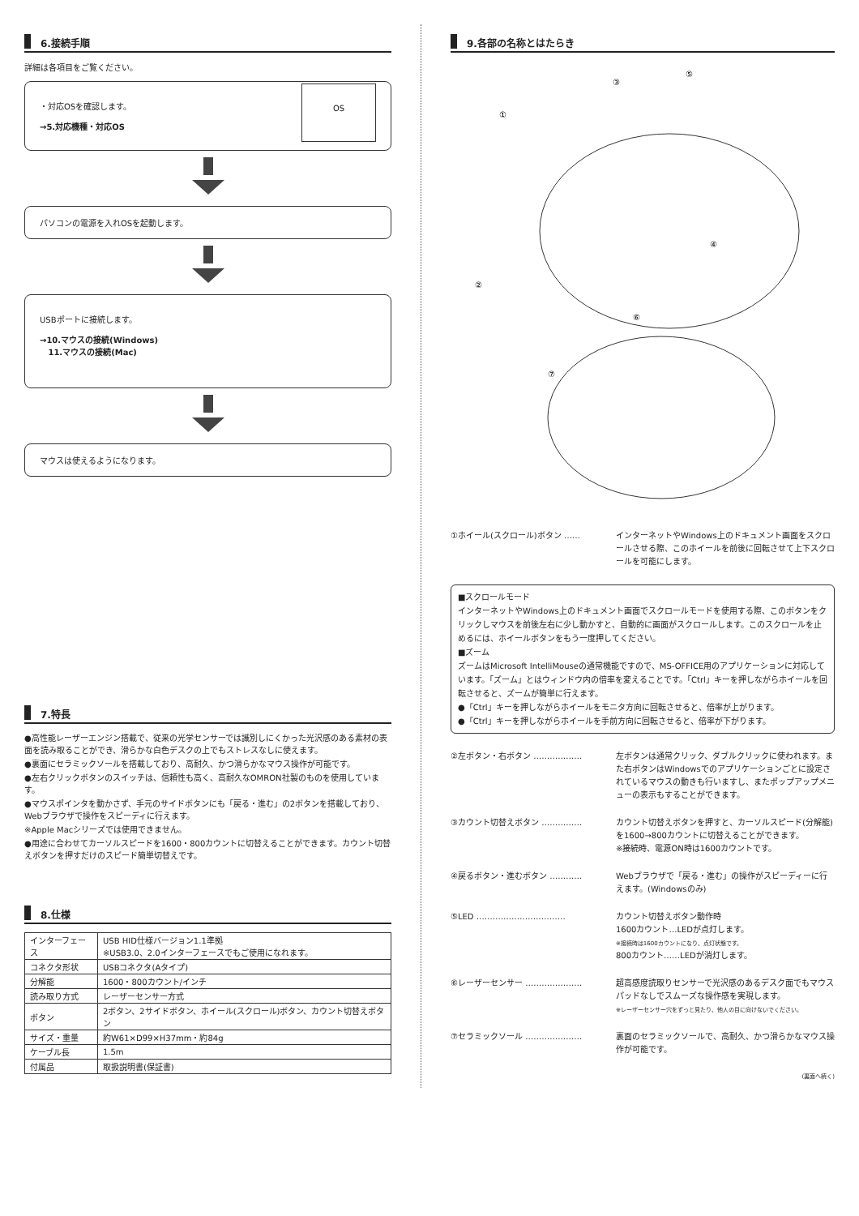6.接続手順
詳細は各項目をご覧ください。
・対応OSを確認します。
→5.対応機種・対応OS
OS
パソコンの電源を入れOSを起動します。
USBポートに接続します。
→10.マウスの接続(Windows)
11.マウスの接続(Mac)
マウスは使えるようになります。
7.特長
●高性能レーザーエンジン搭載で、従来の光学センサーでは識別しにくかった光沢感のある素材の表面を読み取ることができ、滑らかな白色デスクの上でもストレスなしに使えます。
●裏面にセラミックソールを搭載しており、高耐久、かつ滑らかなマウス操作が可能です。
●左右クリックボタンのスイッチは、信頼性も高く、高耐久なOMRON社製のものを使用しています。
●マウスポインタを動かさず、手元のサイドボタンにも「戻る・進む」の2ボタンを搭載しており、Webブラウザで操作をスピーディに行えます。
※Apple Macシリーズでは使用できません。
●用途に合わせてカーソルスピードを1600・800カウントに切替えることができます。カウント切替えボタンを押すだけのスピード簡単切替えです。
8.仕様
| インターフェース | USB HID仕様バージョン1.1準拠 ※USB3.0、2.0インターフェースでもご使用になれます。 |
| コネクタ形状 | USBコネクタ(Aタイプ) |
| 分解能 | 1600・800カウント/インチ |
| 読み取り方式 | レーザーセンサー方式 |
| ボタン | 2ボタン、2サイドボタン、ホイール(スクロール)ボタン、カウント切替えボタン |
| サイズ・重量 | 約W61×D99×H37mm・約84g |
| ケーブル長 | 1.5m |
| 付属品 | 取扱説明書(保証書) |
9.各部の名称とはたらき
①
③
⑤
④
②
⑥
⑦
①ホイール(スクロール)ボタン …… インターネットやWindows上のドキュメント画面をスクロールさせる際、このホイールを前後に回転させて上下スクロールを可能にします。
■スクロールモード
インターネットやWindows上のドキュメント画面でスクロールモードを使用する際、このボタンをクリックしマウスを前後左右に少し動かすと、自動的に画面がスクロールします。このスクロールを止めるには、ホイールボタンをもう一度押してください。
■ズーム
ズームはMicrosoft IntelliMouseの通常機能ですので、MS-OFFICE用のアプリケーションに対応しています。「ズーム」とはウィンドウ内の倍率を変えることです。「Ctrl」キーを押しながらホイールを回転させると、ズームが簡単に行えます。
●「Ctrl」キーを押しながらホイールをモニタ方向に回転させると、倍率が上がります。
●「Ctrl」キーを押しながらホイールを手前方向に回転させると、倍率が下がります。
②左ボタン・右ボタン ……………… 左ボタンは通常クリック、ダブルクリックに使われます。また右ボタンはWindowsでのアプリケーションごとに設定されているマウスの動きも行いますし、またポップアップメニューの表示もすることができます。
③カウント切替えボタン …………… カウント切替えボタンを押すと、カーソルスピード(分解能)を1600→800カウントに切替えることができます。
※接続時、電源ON時は1600カウントです。
④戻るボタン・進むボタン ………… Webブラウザで「戻る・進む」の操作がスピーディーに行えます。(Windowsのみ)
⑤LED …………………………… カウント切替えボタン動作時
1600カウント…LEDが点灯します。
※接続時は1600カウントになり、点灯状態です。
800カウント……LEDが消灯します。
⑥レーザーセンサー ………………… 超高感度読取りセンサーで光沢感のあるデスク面でもマウスパッドなしでスムーズな操作感を実現します。
※レーザーセンサー穴をずっと見たり、他人の目に向けないでください。
⑦セラミックソール ………………… 裏面のセラミックソールで、高耐久、かつ滑らかなマウス操作が可能です。
(裏面へ続く)